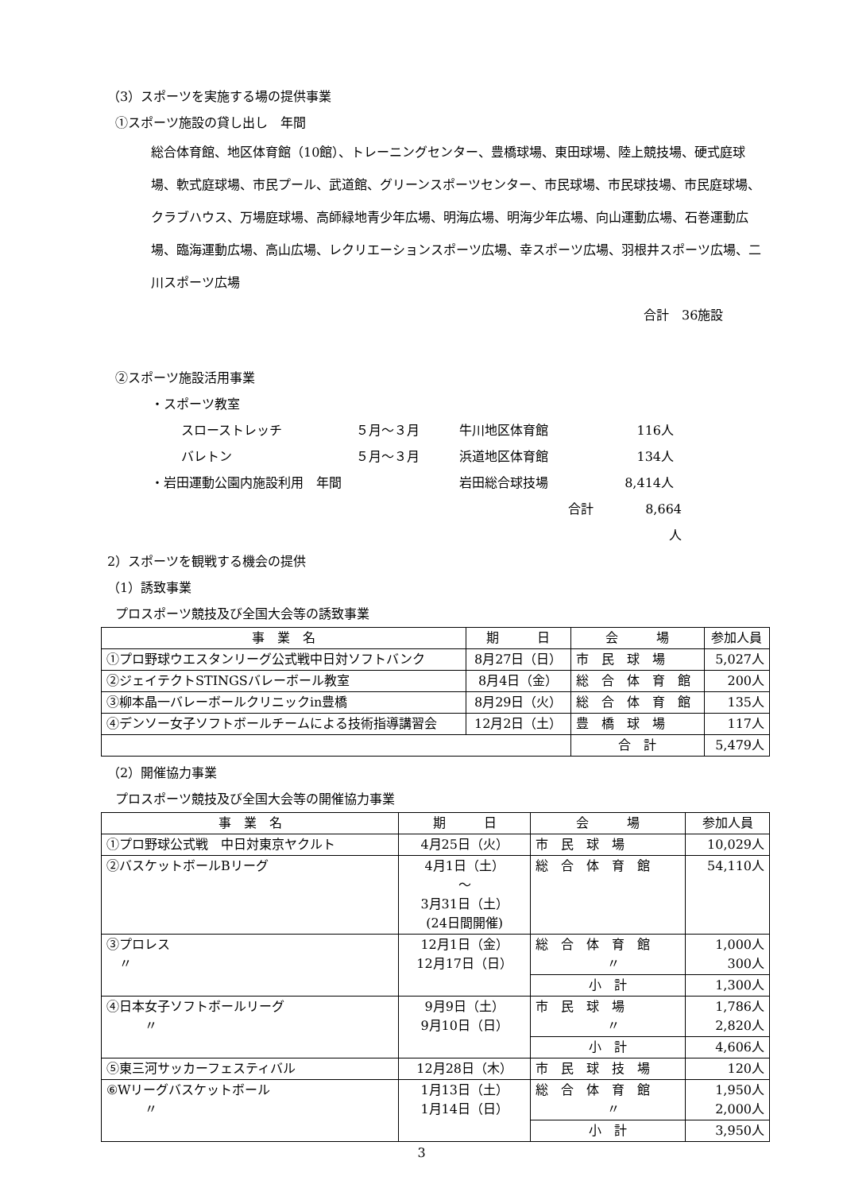（3）スポーツを実施する場の提供事業
①スポーツ施設の貸し出し　年間
総合体育館、地区体育館（10館）、トレーニングセンター、豊橋球場、東田球場、陸上競技場、硬式庭球場、軟式庭球場、市民プール、武道館、グリーンスポーツセンター、市民球場、市民球技場、市民庭球場、クラブハウス、万場庭球場、高師緑地青少年広場、明海広場、明海少年広場、向山運動広場、石巻運動広場、臨海運動広場、高山広場、レクリエーションスポーツ広場、幸スポーツ広場、羽根井スポーツ広場、二川スポーツ広場
合計　36施設
②スポーツ施設活用事業
・スポーツ教室
スローストレッチ ５月～３月 牛川地区体育館 116人
バレトン ５月～３月 浜道地区体育館 134人
・岩田運動公園内施設利用　年間 岩田総合球技場 8,414人
合計 8,664人
2）スポーツを観戦する機会の提供
（1）誘致事業
プロスポーツ競技及び全国大会等の誘致事業
| 事 業 名 | 期 日 | 会 場 | 参加人員 |
| --- | --- | --- | --- |
| ①プロ野球ウエスタンリーグ公式戦中日対ソフトバンク | 8月27日（日） | 市 民 球 場 | 5,027人 |
| ②ジェイテクトSTINGSバレーボール教室 | 8月4日（金） | 総 合 体 育 館 | 200人 |
| ③柳本晶一バレーボールクリニックin豊橋 | 8月29日（火） | 総 合 体 育 館 | 135人 |
| ④デンソー女子ソフトボールチームによる技術指導講習会 | 12月2日（土） | 豊 橋 球 場 | 117人 |
| | | 合 計 | 5,479人 |
（2）開催協力事業
プロスポーツ競技及び全国大会等の開催協力事業
| 事 業 名 | 期 日 | 会 場 | 参加人員 |
| --- | --- | --- | --- |
| ①プロ野球公式戦 中日対東京ヤクルト | 4月25日（火） | 市 民 球 場 | 10,029人 |
| ②バスケットボールBリーグ | 4月1日（土） ～ 3月31日（土） (24日間開催) | 総 合 体 育 館 | 54,110人 |
| ③プロレス 〃 | 12月1日（金） 12月17日（日） | 総 合 体 育 館 〃 | 1,000人 300人 |
| | | 小 計 | 1,300人 |
| ④日本女子ソフトボールリーグ 〃 | 9月9日（土） 9月10日（日） | 市 民 球 場 〃 | 1,786人 2,820人 |
| | | 小 計 | 4,606人 |
| ⑤東三河サッカーフェスティバル | 12月28日（木） | 市 民 球 技 場 | 120人 |
| ⑥Wリーグバスケットボール 〃 | 1月13日（土） 1月14日（日） | 総 合 体 育 館 〃 | 1,950人 2,000人 |
| | | 小 計 | 3,950人 |
3